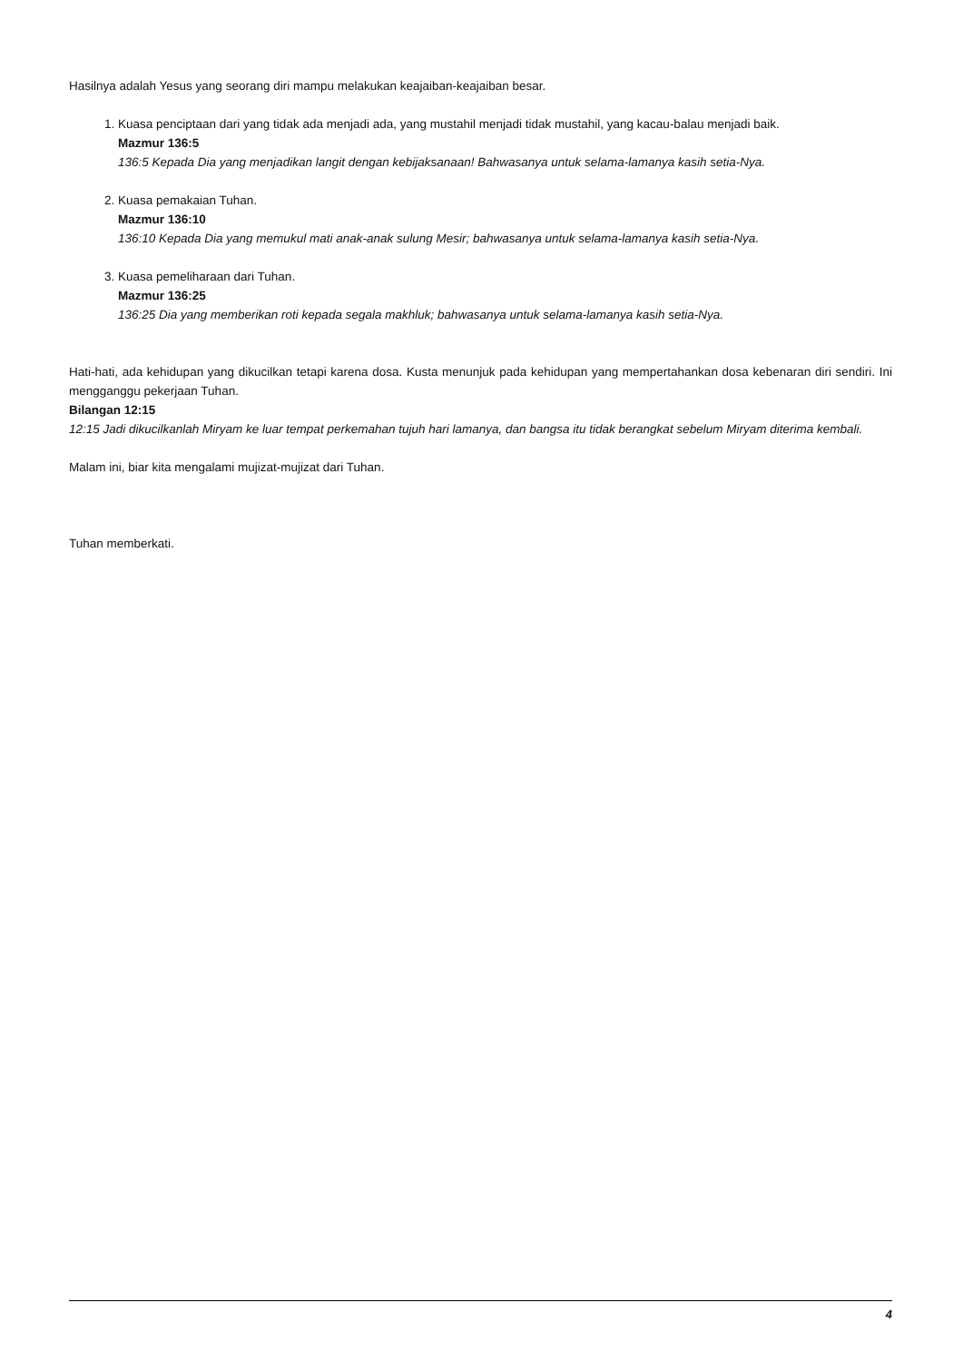Hasilnya adalah Yesus yang seorang diri mampu melakukan keajaiban-keajaiban besar.
1. Kuasa penciptaan dari yang tidak ada menjadi ada, yang mustahil menjadi tidak mustahil, yang kacau-balau menjadi baik.
Mazmur 136:5
136:5 Kepada Dia yang menjadikan langit dengan kebijaksanaan! Bahwasanya untuk selama-lamanya kasih setia-Nya.
2. Kuasa pemakaian Tuhan.
Mazmur 136:10
136:10 Kepada Dia yang memukul mati anak-anak sulung Mesir; bahwasanya untuk selama-lamanya kasih setia-Nya.
3. Kuasa pemeliharaan dari Tuhan.
Mazmur 136:25
136:25 Dia yang memberikan roti kepada segala makhluk; bahwasanya untuk selama-lamanya kasih setia-Nya.
Hati-hati, ada kehidupan yang dikucilkan tetapi karena dosa. Kusta menunjuk pada kehidupan yang mempertahankan dosa kebenaran diri sendiri. Ini mengganggu pekerjaan Tuhan.
Bilangan 12:15
12:15 Jadi dikucilkanlah Miryam ke luar tempat perkemahan tujuh hari lamanya, dan bangsa itu tidak berangkat sebelum Miryam diterima kembali.
Malam ini, biar kita mengalami mujizat-mujizat dari Tuhan.
Tuhan memberkati.
4